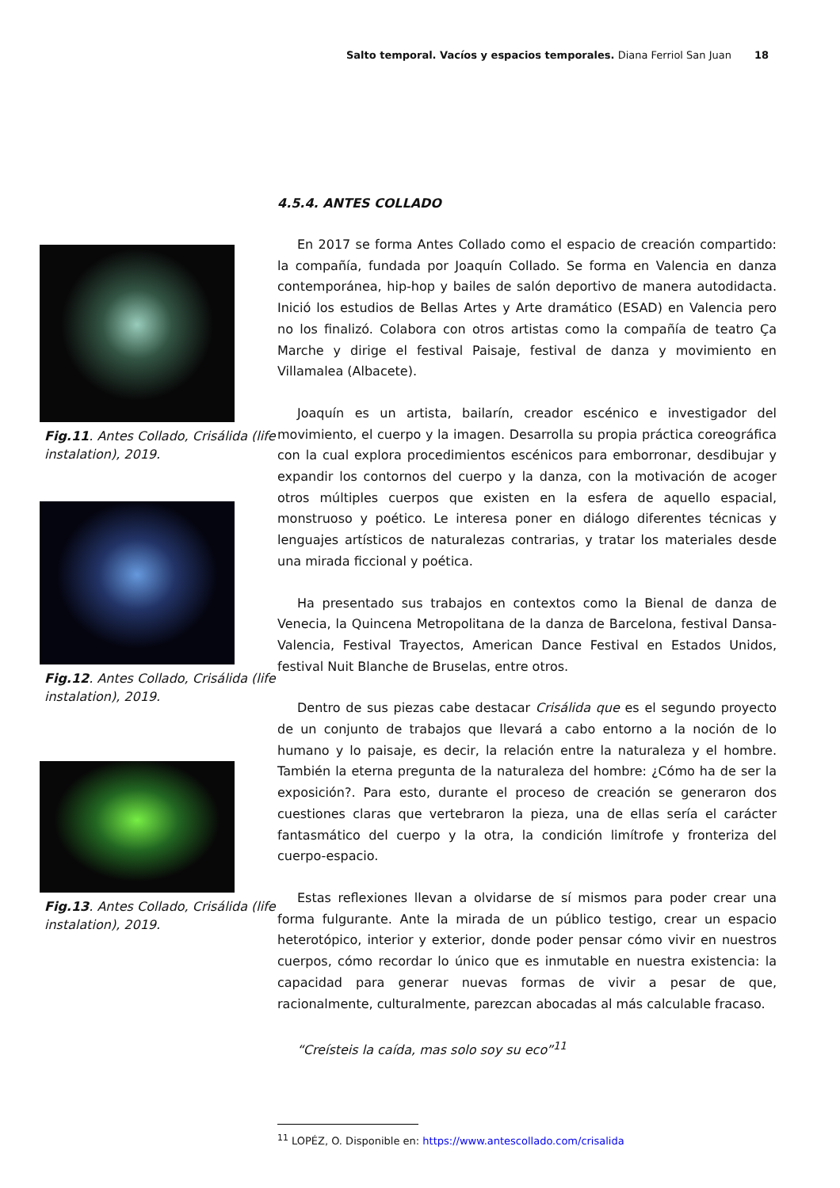Salto temporal. Vacíos y espacios temporales. Diana Ferriol San Juan 18
Fig.11. Antes Collado, Crisálida (life instalation), 2019.
Fig.12. Antes Collado, Crisálida (life instalation), 2019.
Fig.13. Antes Collado, Crisálida (life instalation), 2019.
4.5.4. ANTES COLLADO
En 2017 se forma Antes Collado como el espacio de creación compartido: la compañía, fundada por Joaquín Collado. Se forma en Valencia en danza contemporánea, hip-hop y bailes de salón deportivo de manera autodidacta. Inició los estudios de Bellas Artes y Arte dramático (ESAD) en Valencia pero no los finalizó. Colabora con otros artistas como la compañía de teatro Ça Marche y dirige el festival Paisaje, festival de danza y movimiento en Villamalea (Albacete).
Joaquín es un artista, bailarín, creador escénico e investigador del movimiento, el cuerpo y la imagen. Desarrolla su propia práctica coreográfica con la cual explora procedimientos escénicos para emborronar, desdibujar y expandir los contornos del cuerpo y la danza, con la motivación de acoger otros múltiples cuerpos que existen en la esfera de aquello espacial, monstruoso y poético. Le interesa poner en diálogo diferentes técnicas y lenguajes artísticos de naturalezas contrarias, y tratar los materiales desde una mirada ficcional y poética.
Ha presentado sus trabajos en contextos como la Bienal de danza de Venecia, la Quincena Metropolitana de la danza de Barcelona, festival Dansa-Valencia, Festival Trayectos, American Dance Festival en Estados Unidos, festival Nuit Blanche de Bruselas, entre otros.
Dentro de sus piezas cabe destacar Crisálida que es el segundo proyecto de un conjunto de trabajos que llevará a cabo entorno a la noción de lo humano y lo paisaje, es decir, la relación entre la naturaleza y el hombre. También la eterna pregunta de la naturaleza del hombre: ¿Cómo ha de ser la exposición?. Para esto, durante el proceso de creación se generaron dos cuestiones claras que vertebraron la pieza, una de ellas sería el carácter fantasmático del cuerpo y la otra, la condición limítrofe y fronteriza del cuerpo-espacio.
Estas reflexiones llevan a olvidarse de sí mismos para poder crear una forma fulgurante. Ante la mirada de un público testigo, crear un espacio heterotópico, interior y exterior, donde poder pensar cómo vivir en nuestros cuerpos, cómo recordar lo único que es inmutable en nuestra existencia: la capacidad para generar nuevas formas de vivir a pesar de que, racionalmente, culturalmente, parezcan abocadas al más calculable fracaso.
“Creísteis la caída, mas solo soy su eco”<sup>11</sup>
<sup>11</sup> LOPÉZ, O. Disponible en: https://www.antescollado.com/crisalida